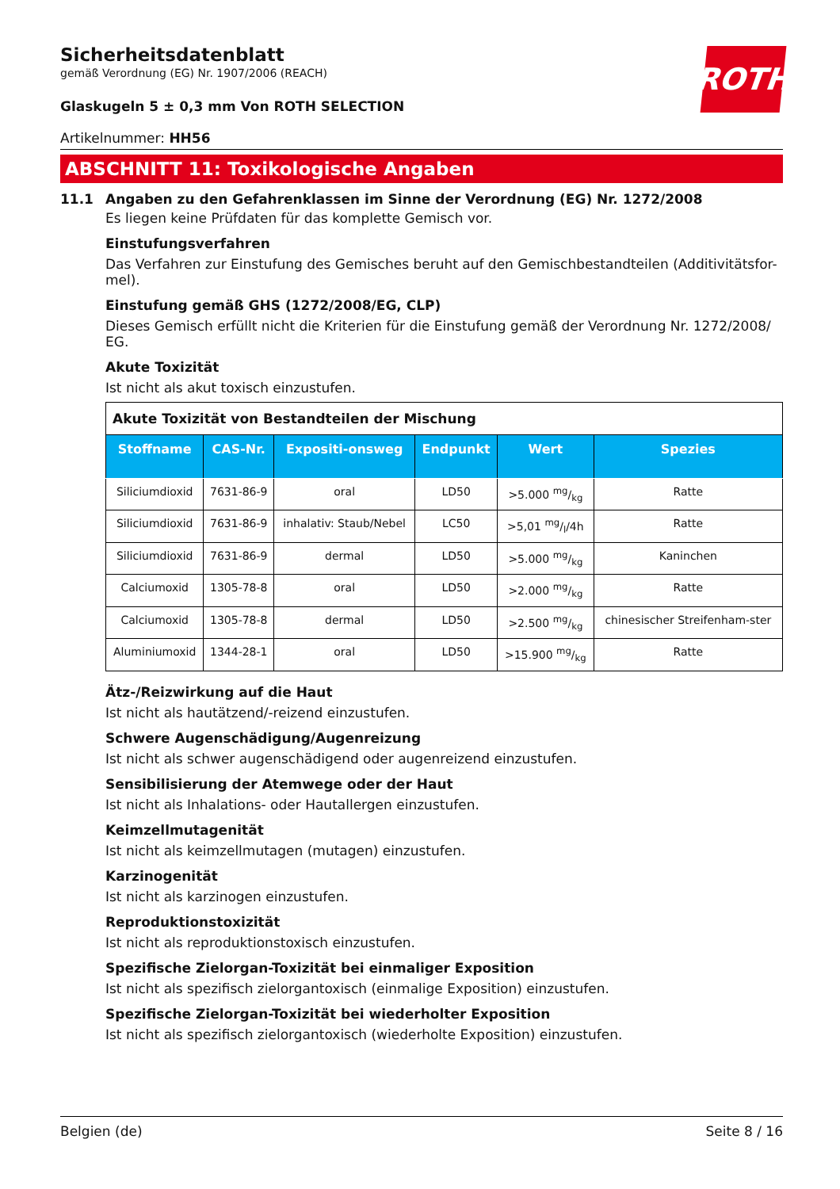ROTH
Sicherheitsdatenblatt
gemäß Verordnung (EG) Nr. 1907/2006 (REACH)
Glaskugeln 5 ± 0,3 mm Von ROTH SELECTION
Artikelnummer: HH56
ABSCHNITT 11: Toxikologische Angaben
11.1 Angaben zu den Gefahrenklassen im Sinne der Verordnung (EG) Nr. 1272/2008
Es liegen keine Prüfdaten für das komplette Gemisch vor.
Einstufungsverfahren
Das Verfahren zur Einstufung des Gemisches beruht auf den Gemischbestandteilen (Additivitätsfor-mel).
Einstufung gemäß GHS (1272/2008/EG, CLP)
Dieses Gemisch erfüllt nicht die Kriterien für die Einstufung gemäß der Verordnung Nr. 1272/2008/ EG.
Akute Toxizität
Ist nicht als akut toxisch einzustufen.
| Akute Toxizität von Bestandteilen der Mischung | | | | | |
| Stoffname | CAS-Nr. | Expositi-onsweg | Endpunkt | Wert | Spezies |
| Siliciumdioxid | 7631-86-9 | oral | LD50 | >5.000 mg/kg | Ratte |
| Siliciumdioxid | 7631-86-9 | inhalativ: Staub/Nebel | LC50 | >5,01 mg/l/4h | Ratte |
| Siliciumdioxid | 7631-86-9 | dermal | LD50 | >5.000 mg/kg | Kaninchen |
| Calciumoxid | 1305-78-8 | oral | LD50 | >2.000 mg/kg | Ratte |
| Calciumoxid | 1305-78-8 | dermal | LD50 | >2.500 mg/kg | chinesischer Streifenham-ster |
| Aluminiumoxid | 1344-28-1 | oral | LD50 | >15.900 mg/kg | Ratte |
Ätz-/Reizwirkung auf die Haut
Ist nicht als hautätzend/-reizend einzustufen.
Schwere Augenschädigung/Augenreizung
Ist nicht als schwer augenschädigend oder augenreizend einzustufen.
Sensibilisierung der Atemwege oder der Haut
Ist nicht als Inhalations- oder Hautallergen einzustufen.
Keimzellmutagenität
Ist nicht als keimzellmutagen (mutagen) einzustufen.
Karzinogenität
Ist nicht als karzinogen einzustufen.
Reproduktionstoxizität
Ist nicht als reproduktionstoxisch einzustufen.
Spezifische Zielorgan-Toxizität bei einmaliger Exposition
Ist nicht als spezifisch zielorgantoxisch (einmalige Exposition) einzustufen.
Spezifische Zielorgan-Toxizität bei wiederholter Exposition
Ist nicht als spezifisch zielorgantoxisch (wiederholte Exposition) einzustufen.
Belgien (de) Seite 8 / 16